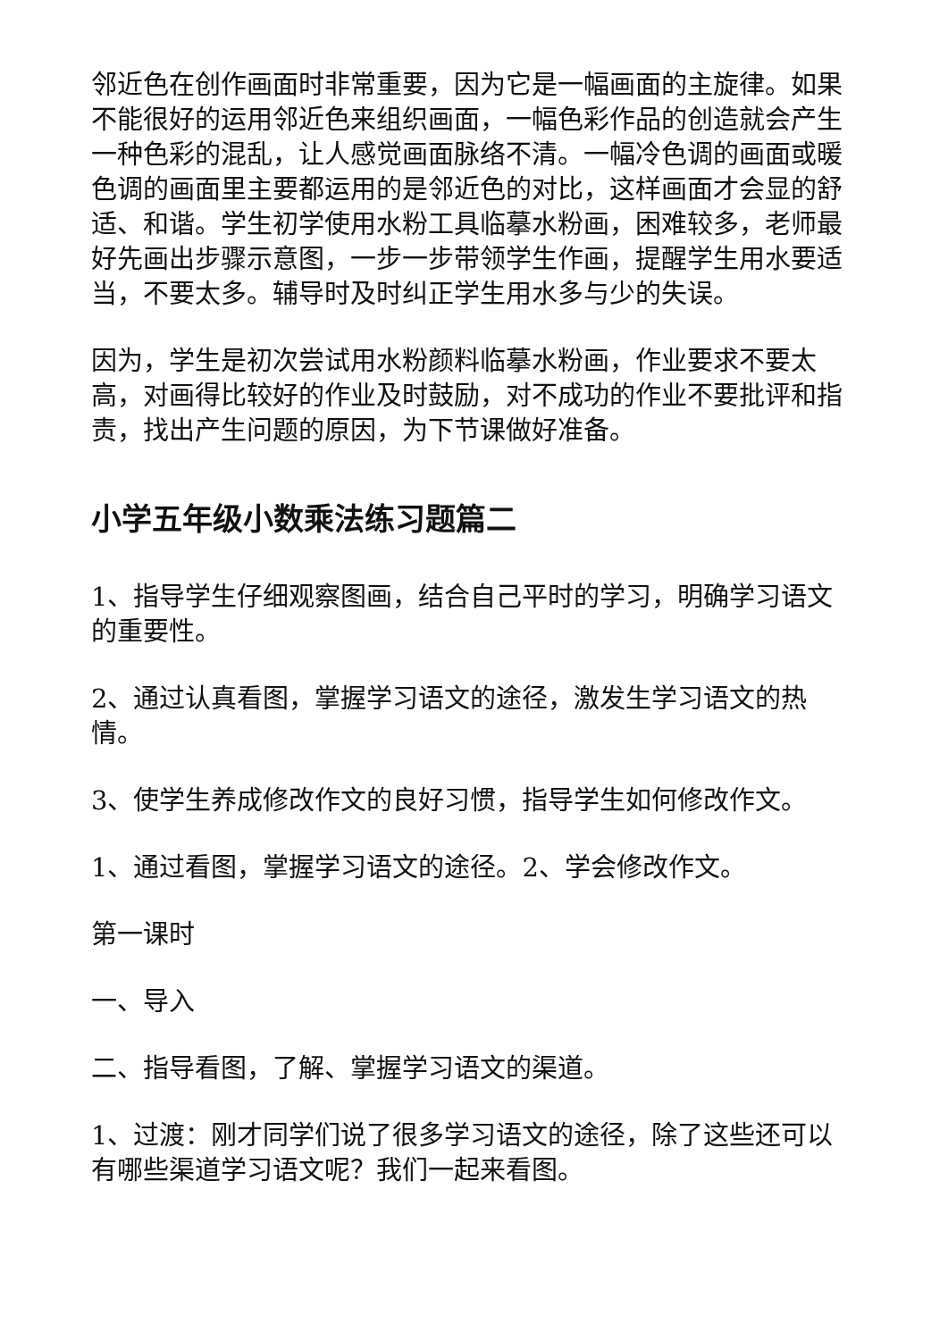邻近色在创作画面时非常重要，因为它是一幅画面的主旋律。如果不能很好的运用邻近色来组织画面，一幅色彩作品的创造就会产生一种色彩的混乱，让人感觉画面脉络不清。一幅冷色调的画面或暖色调的画面里主要都运用的是邻近色的对比，这样画面才会显的舒适、和谐。学生初学使用水粉工具临摹水粉画，困难较多，老师最好先画出步骤示意图，一步一步带领学生作画，提醒学生用水要适当，不要太多。辅导时及时纠正学生用水多与少的失误。
因为，学生是初次尝试用水粉颜料临摹水粉画，作业要求不要太高，对画得比较好的作业及时鼓励，对不成功的作业不要批评和指责，找出产生问题的原因，为下节课做好准备。
小学五年级小数乘法练习题篇二
1、指导学生仔细观察图画，结合自己平时的学习，明确学习语文的重要性。
2、通过认真看图，掌握学习语文的途径，激发生学习语文的热情。
3、使学生养成修改作文的良好习惯，指导学生如何修改作文。
1、通过看图，掌握学习语文的途径。2、学会修改作文。
第一课时
一、导入
二、指导看图，了解、掌握学习语文的渠道。
1、过渡：刚才同学们说了很多学习语文的途径，除了这些还可以有哪些渠道学习语文呢？我们一起来看图。